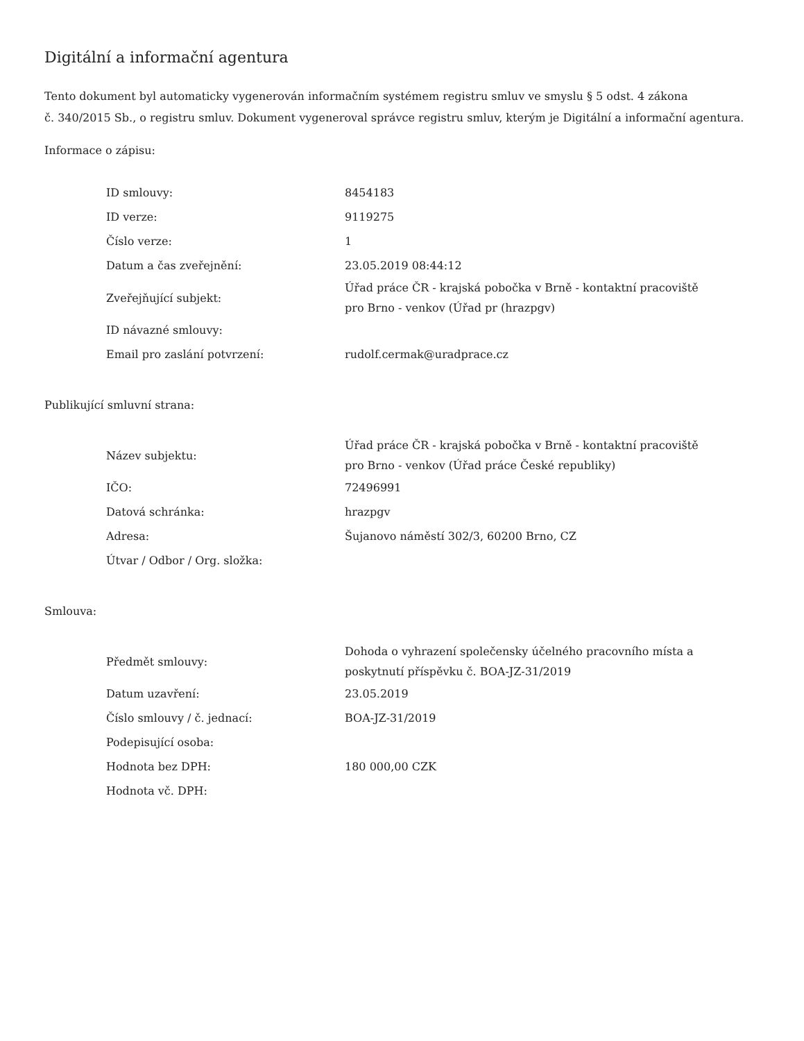Digitální a informační agentura
Tento dokument byl automaticky vygenerován informačním systémem registru smluv ve smyslu § 5 odst. 4 zákona
č. 340/2015 Sb., o registru smluv. Dokument vygeneroval správce registru smluv, kterým je Digitální a informační agentura.
Informace o zápisu:
| ID smlouvy: | 8454183 |
| ID verze: | 9119275 |
| Číslo verze: | 1 |
| Datum a čas zveřejnění: | 23.05.2019 08:44:12 |
| Zveřejňující subjekt: | Úřad práce ČR - krajská pobočka v Brně - kontaktní pracoviště pro Brno - venkov (Úřad pr (hrazpgv) |
| ID návazné smlouvy: | |
| Email pro zaslání potvrzení: | rudolf.cermak@uradprace.cz |
Publikující smluvní strana:
| Název subjektu: | Úřad práce ČR - krajská pobočka v Brně - kontaktní pracoviště pro Brno - venkov (Úřad práce České republiky) |
| IČO: | 72496991 |
| Datová schránka: | hrazpgv |
| Adresa: | Šujanovo náměstí 302/3, 60200 Brno, CZ |
| Útvar / Odbor / Org. složka: | |
Smlouva:
| Předmět smlouvy: | Dohoda o vyhrazení společensky účelného pracovního místa a poskytnutí příspěvku č. BOA-JZ-31/2019 |
| Datum uzavření: | 23.05.2019 |
| Číslo smlouvy / č. jednací: | BOA-JZ-31/2019 |
| Podepisující osoba: | |
| Hodnota bez DPH: | 180 000,00 CZK |
| Hodnota vč. DPH: | |